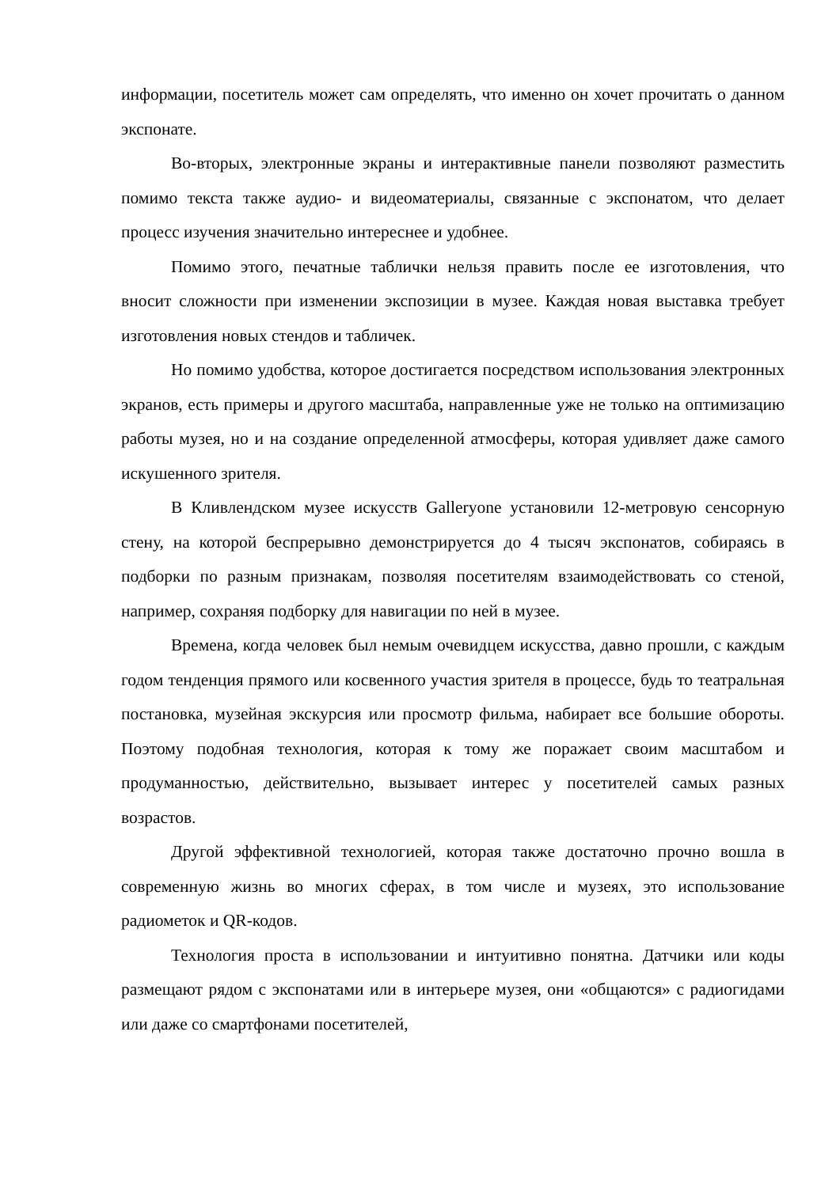информации, посетитель может сам определять, что именно он хочет прочитать о данном экспонате.
Во-вторых, электронные экраны и интерактивные панели позволяют разместить помимо текста также аудио- и видеоматериалы, связанные с экспонатом, что делает процесс изучения значительно интереснее и удобнее.
Помимо этого, печатные таблички нельзя править после ее изготовления, что вносит сложности при изменении экспозиции в музее. Каждая новая выставка требует изготовления новых стендов и табличек.
Но помимо удобства, которое достигается посредством использования электронных экранов, есть примеры и другого масштаба, направленные уже не только на оптимизацию работы музея, но и на создание определенной атмосферы, которая удивляет даже самого искушенного зрителя.
В Кливлендском музее искусств Galleryone установили 12-метровую сенсорную стену, на которой беспрерывно демонстрируется до 4 тысяч экспонатов, собираясь в подборки по разным признакам, позволяя посетителям взаимодействовать со стеной, например, сохраняя подборку для навигации по ней в музее.
Времена, когда человек был немым очевидцем искусства, давно прошли, с каждым годом тенденция прямого или косвенного участия зрителя в процессе, будь то театральная постановка, музейная экскурсия или просмотр фильма, набирает все большие обороты. Поэтому подобная технология, которая к тому же поражает своим масштабом и продуманностью, действительно, вызывает интерес у посетителей самых разных возрастов.
Другой эффективной технологией, которая также достаточно прочно вошла в современную жизнь во многих сферах, в том числе и музеях, это использование радиометок и QR-кодов.
Технология проста в использовании и интуитивно понятна. Датчики или коды размещают рядом с экспонатами или в интерьере музея, они «общаются» с радиогидами или даже со смартфонами посетителей,